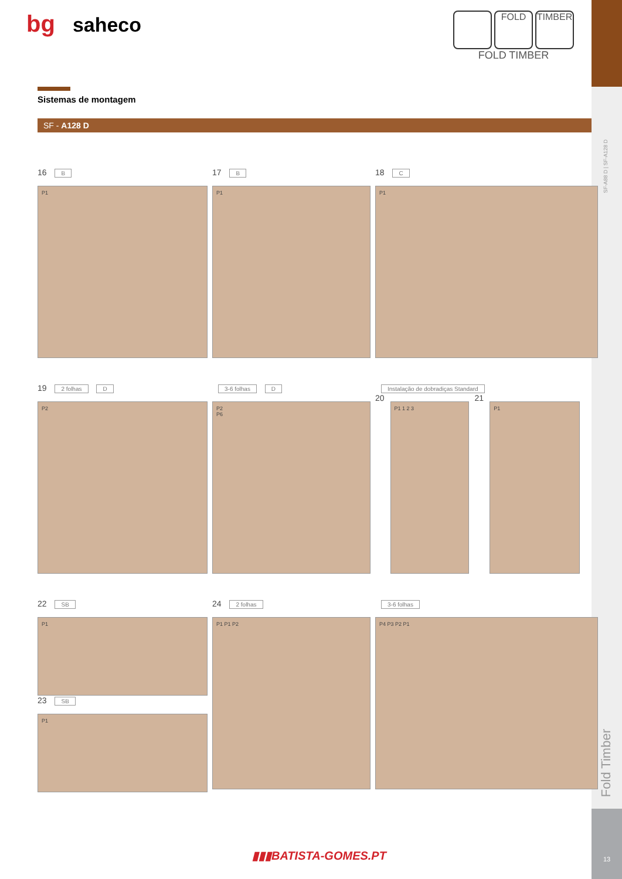SF-A88 D | SF-A128 D
Fold Timber
13
bg saheco
FOLD TIMBER
FOLD TIMBER
Sistemas de montagem
SF - A128 D
16 B
P1
17 B
P1
18 C
P1
19 2 folhas D
P2
3-6 folhas D
P2
P6
Instalação de dobradiças Standard
20
P1 1 2 3
21
P1
22 SB
P1
23 SB
P1
24 2 folhas
P1 P1 P2
3-6 folhas
P4 P3 P2 P1
▮▮▮BATISTA-GOMES.PT